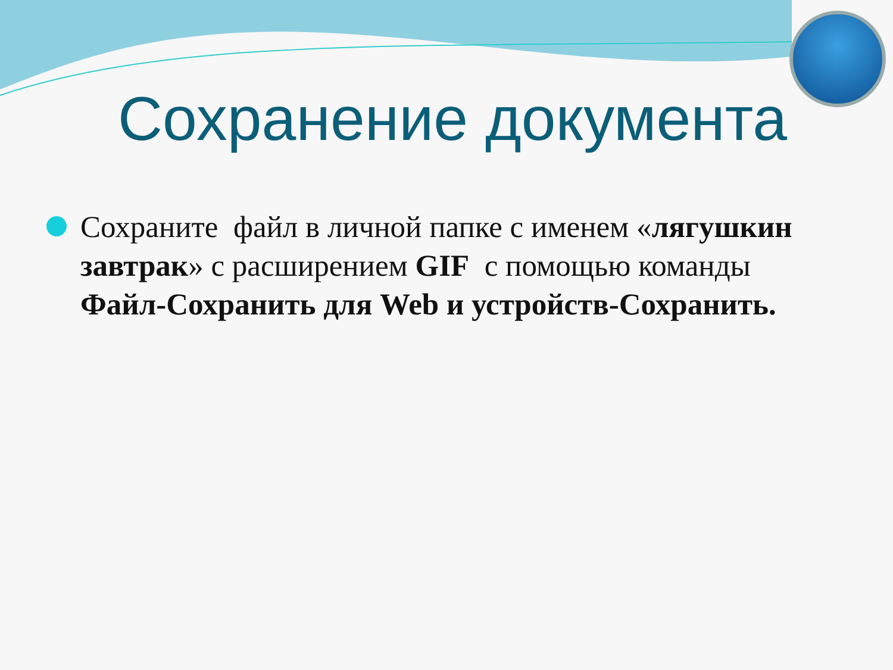Сохранение документа
Сохраните файл в личной папке с именем «лягушкин завтрак» с расширением GIF с помощью команды Файл-Сохранить для Web и устройств-Сохранить.